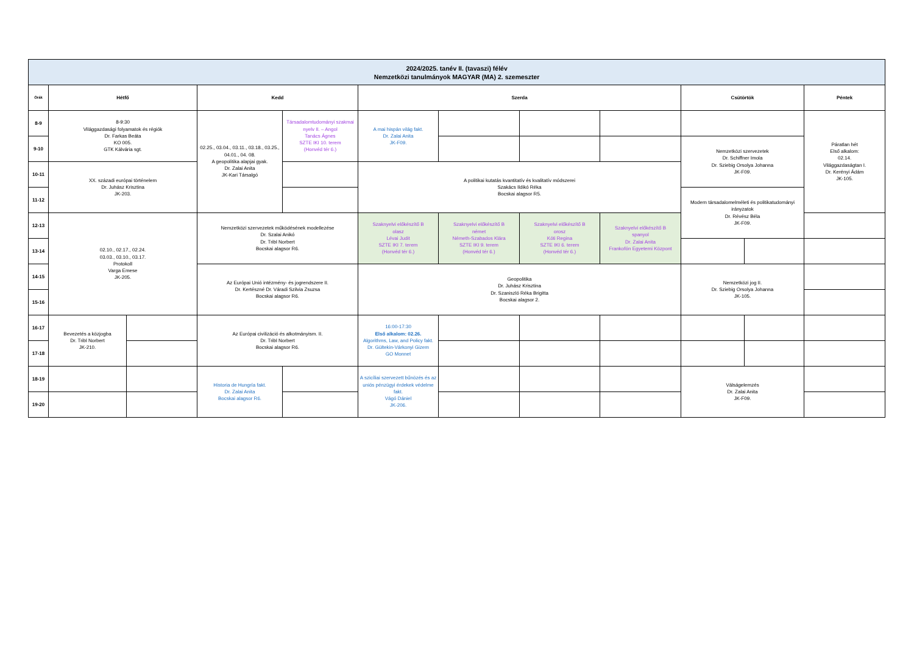| 2024/2025. tanév II. (tavaszi) félév Nemzetközi tanulmányok MAGYAR (MA) 2. szemeszter | | | | | | | | | | | |
| Órák | Hétfő | | Kedd | | Szerda | | | | Csütörtök | | Péntek |
| 8-9 | 8-9:30 Világgazdasági folyamatok és régiók Dr. Farkas Beáta KO 005. GTK Kálvária sgt. | | 02.25., 03.04., 03.11., 03.18., 03.25., 04.01., 04. 08. A geopolitika alapjai gyak. Dr. Zalai Anita JK-Kari Társalgó | Társadalomtudományi szakmai nyelv II. – Angol Tanács Ágnes SZTE IKI 10. terem (Honvéd tér 6.) | A mai hispán világ fakt. Dr. Zalai Anita JK-F09. | | | | | | Páratlan hét Első alkalom: 02.14. Világgazdaságtan I. Dr. Kerényi Ádám JK-105. |
| 9-10 | | | | | | | | | Nemzetközi szervezetek Dr. Schiffner Imola Dr. Sziebig Orsolya Johanna JK-F09. | | |
| 10-11 | XX. századi európai történelem Dr. Juhász Krisztina JK-203. | | | | A politikai kutatás kvantitatív és kvalitatív módszerei Szakács Ildikó Réka Bocskai alagsor R5. | | | | | | |
| 11-12 | | | | | | | | | Modern társadalomelméleti és politikatudományi irányzatok Dr. Révész Béla JK-F09. | | |
| 12-13 | 02.10., 02.17., 02.24. 03.03., 03.10., 03.17. Protokoll Varga Emese JK-205. | | Nemzetközi szervezetek működésének modellezése Dr. Szalai Anikó Dr. Tribl Norbert Bocskai alagsor R6. | | Szaknyelvi előkészítő B olasz Lévai Judit SZTE IKI 7. terem (Honvéd tér 6.) | Szaknyelvi előkészítő B német Németh-Szabados Klára SZTE IKI 9. terem (Honvéd tér 6.) | Szaknyelvi előkészítő B orosz Kóti Regina SZTE IKI 6. terem (Honvéd tér 6.) | Szaknyelvi előkészítő B spanyol Dr. Zalai Anita Frankofón Egyetemi Központ | | | |
| 13-14 | | | | | | | | | | | |
| 14-15 | | | Az Európai Unió intézmény- és jogrendszere II. Dr. Kertészné Dr. Váradi Szilvia Zsuzsa Bocskai alagsor R6. | | Geopolitika Dr. Juhász Krisztina Dr. Szaniszló Réka Brigitta Bocskai alagsor 2. | | | | Nemzetközi jog II. Dr. Sziebig Orsolya Johanna JK-105. | | |
| 15-16 | | | | | | | | | | | |
| 16-17 | Bevezetés a közjogba Dr. Tribl Norbert JK-210. | | Az Európai civilizáció és alkotmányism. II. Dr. Tribl Norbert Bocskai alagsor R6. | | 16:00-17:30 Első alkalom: 02.26. Algorithms, Law, and Policy fakt. Dr. Gültekin-Várkonyi Gizem GO Monnet | | | | | | |
| 17-18 | | | | | | | | | | | |
| 18-19 | | | Historia de Hungría fakt. Dr. Zalai Anita Bocskai alagsor R6. | | A szicíliai szervezett bűnözés és az uniós pénzügyi érdekek védelme fakt. Vágó Dániel JK-206. | | | | Válságelemzés Dr. Zalai Anita JK-F09. | | |
| 19-20 | | | | | | | | | | | |